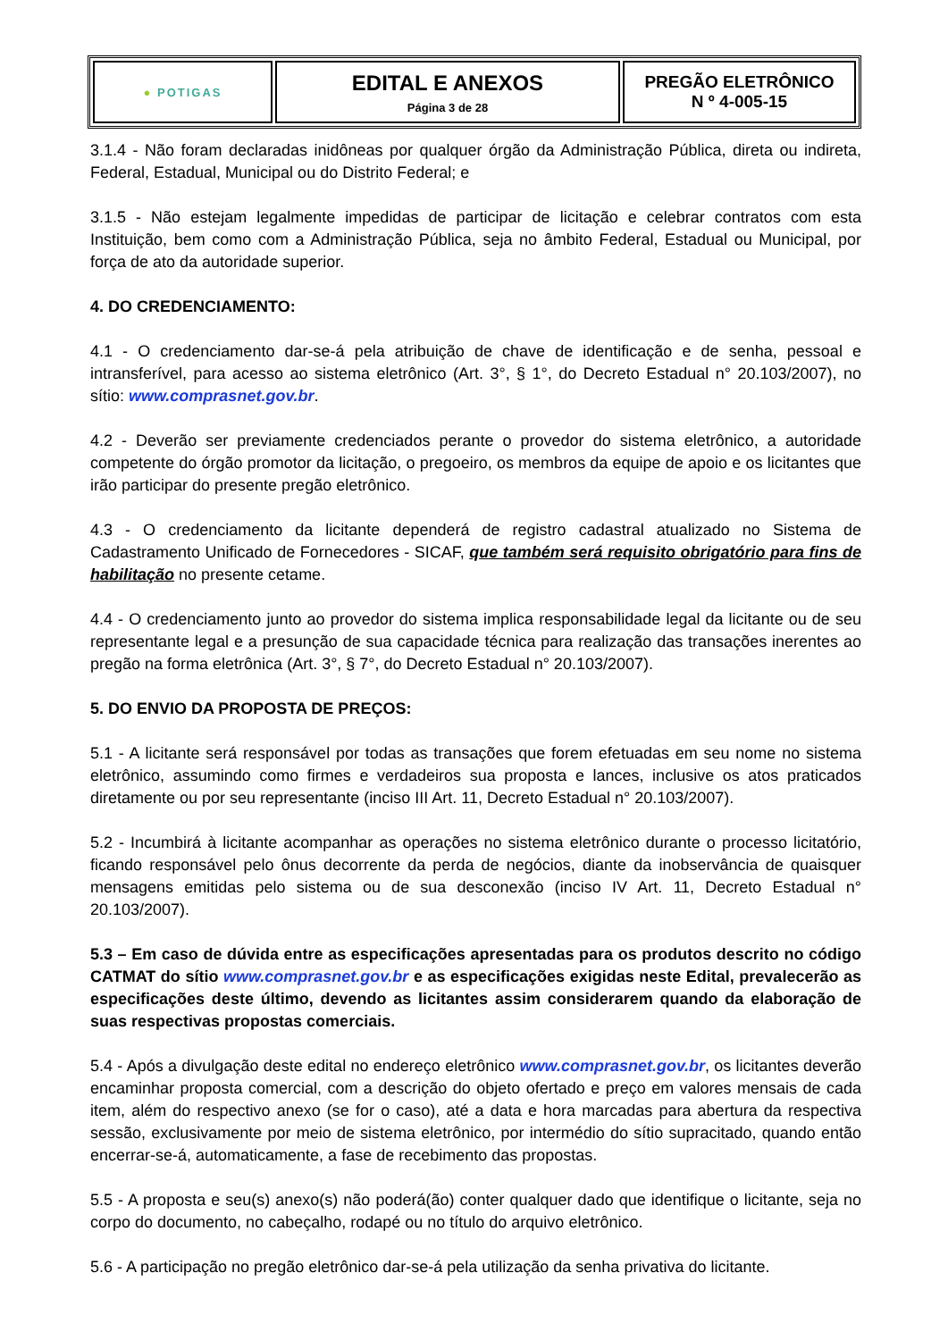| ● POTIGAS | EDITAL E ANEXOS Página 3 de 28 | PREGÃO ELETRÔNICO N º 4-005-15 |
3.1.4 - Não foram declaradas inidôneas por qualquer órgão da Administração Pública, direta ou indireta, Federal, Estadual, Municipal ou do Distrito Federal; e
3.1.5 - Não estejam legalmente impedidas de participar de licitação e celebrar contratos com esta Instituição, bem como com a Administração Pública, seja no âmbito Federal, Estadual ou Municipal, por força de ato da autoridade superior.
4. DO CREDENCIAMENTO:
4.1 - O credenciamento dar-se-á pela atribuição de chave de identificação e de senha, pessoal e intransferível, para acesso ao sistema eletrônico (Art. 3°, § 1°, do Decreto Estadual n° 20.103/2007), no sítio: www.comprasnet.gov.br.
4.2 - Deverão ser previamente credenciados perante o provedor do sistema eletrônico, a autoridade competente do órgão promotor da licitação, o pregoeiro, os membros da equipe de apoio e os licitantes que irão participar do presente pregão eletrônico.
4.3 - O credenciamento da licitante dependerá de registro cadastral atualizado no Sistema de Cadastramento Unificado de Fornecedores - SICAF, que também será requisito obrigatório para fins de habilitação no presente cetame.
4.4 - O credenciamento junto ao provedor do sistema implica responsabilidade legal da licitante ou de seu representante legal e a presunção de sua capacidade técnica para realização das transações inerentes ao pregão na forma eletrônica (Art. 3°, § 7°, do Decreto Estadual n° 20.103/2007).
5. DO ENVIO DA PROPOSTA DE PREÇOS:
5.1 - A licitante será responsável por todas as transações que forem efetuadas em seu nome no sistema eletrônico, assumindo como firmes e verdadeiros sua proposta e lances, inclusive os atos praticados diretamente ou por seu representante (inciso III Art. 11, Decreto Estadual n° 20.103/2007).
5.2 - Incumbirá à licitante acompanhar as operações no sistema eletrônico durante o processo licitatório, ficando responsável pelo ônus decorrente da perda de negócios, diante da inobservância de quaisquer mensagens emitidas pelo sistema ou de sua desconexão (inciso IV Art. 11, Decreto Estadual n° 20.103/2007).
5.3 – Em caso de dúvida entre as especificações apresentadas para os produtos descrito no código CATMAT do sítio www.comprasnet.gov.br e as especificações exigidas neste Edital, prevalecerão as especificações deste último, devendo as licitantes assim considerarem quando da elaboração de suas respectivas propostas comerciais.
5.4 - Após a divulgação deste edital no endereço eletrônico www.comprasnet.gov.br, os licitantes deverão encaminhar proposta comercial, com a descrição do objeto ofertado e preço em valores mensais de cada item, além do respectivo anexo (se for o caso), até a data e hora marcadas para abertura da respectiva sessão, exclusivamente por meio de sistema eletrônico, por intermédio do sítio supracitado, quando então encerrar-se-á, automaticamente, a fase de recebimento das propostas.
5.5 - A proposta e seu(s) anexo(s) não poderá(ão) conter qualquer dado que identifique o licitante, seja no corpo do documento, no cabeçalho, rodapé ou no título do arquivo eletrônico.
5.6 - A participação no pregão eletrônico dar-se-á pela utilização da senha privativa do licitante.